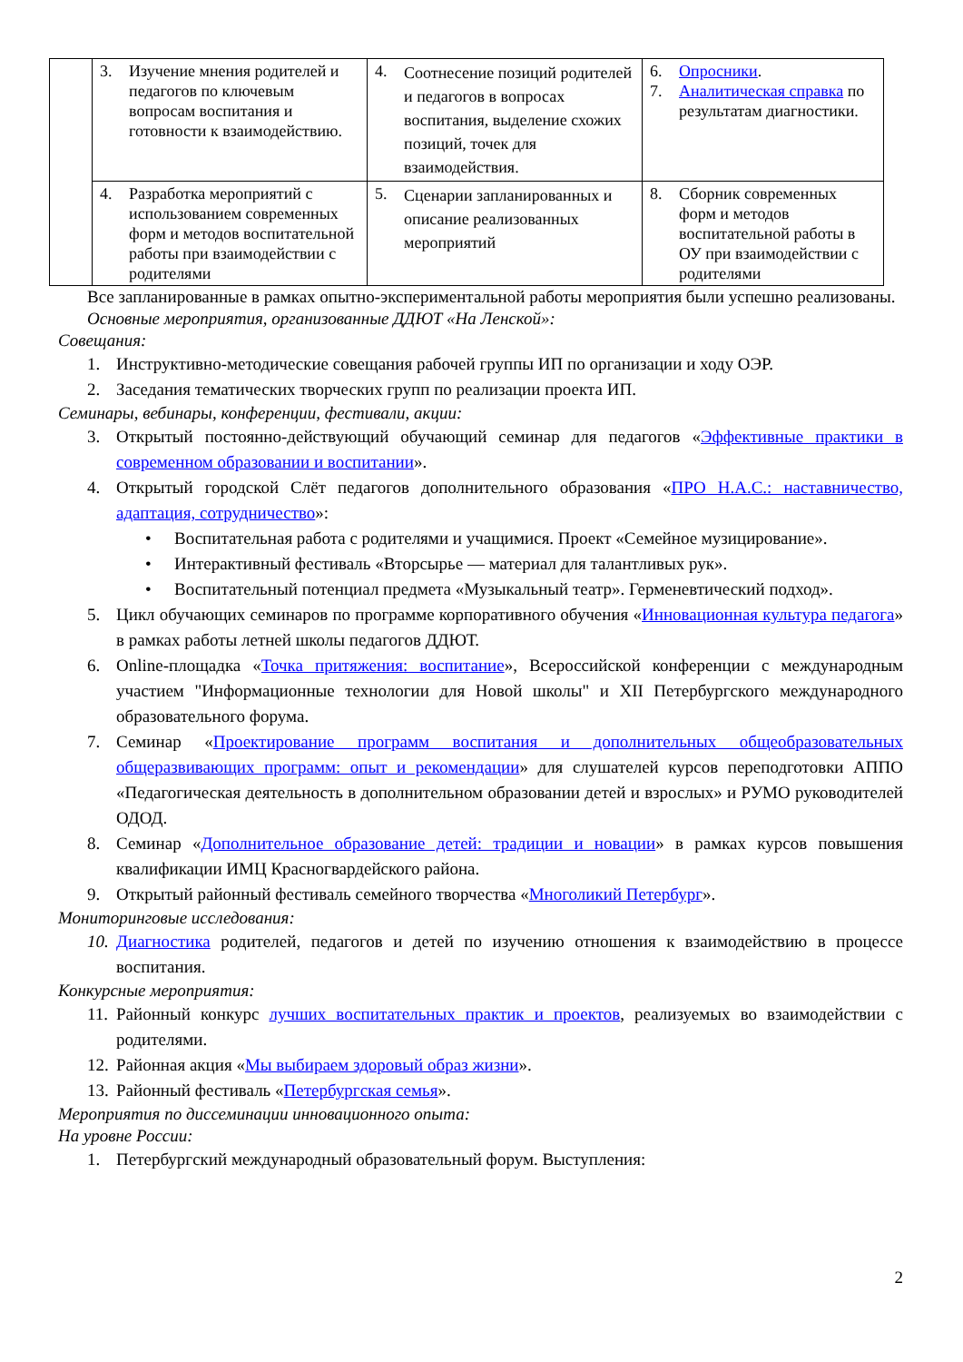| | 3. Изучение мнения родителей и педагогов по ключевым вопросам воспитания и готовности к взаимодействию. | 4. Соотнесение позиций родителей и педагогов в вопросах воспитания, выделение схожих позиций, точек для взаимодействия. | 6. Опросники . 7. Аналитическая справка по результатам диагностики. |
| | 4. Разработка мероприятий с использованием современных форм и методов воспитательной работы при взаимодействии с родителями | 5. Сценарии запланированных и описание реализованных мероприятий | 8. Сборник современных форм и методов воспитательной работы в ОУ при взаимодействии с родителями |
Все запланированные в рамках опытно-экспериментальной работы мероприятия были успешно реализованы.
Основные мероприятия, организованные ДДЮТ «На Ленской»:
Совещания:
1. Инструктивно-методические совещания рабочей группы ИП по организации и ходу ОЭР.
2. Заседания тематических творческих групп по реализации проекта ИП.
Семинары, вебинары, конференции, фестивали, акции:
3. Открытый постоянно-действующий обучающий семинар для педагогов «Эффективные практики в современном образовании и воспитании».
4. Открытый городской Слёт педагогов дополнительного образования «ПРО Н.А.С.: наставничество, адаптация, сотрудничество»:
• Воспитательная работа с родителями и учащимися. Проект «Семейное музицирование».
• Интерактивный фестиваль «Вторсырье — материал для талантливых рук».
• Воспитательный потенциал предмета «Музыкальный театр». Герменевтический подход».
5. Цикл обучающих семинаров по программе корпоративного обучения «Инновационная культура педагога» в рамках работы летней школы педагогов ДДЮТ.
6. Online-площадка «Точка притяжения: воспитание», Всероссийской конференции с международным участием "Информационные технологии для Новой школы" и XII Петербургского международного образовательного форума.
7. Семинар «Проектирование программ воспитания и дополнительных общеобразовательных общеразвивающих программ: опыт и рекомендации» для слушателей курсов переподготовки АППО «Педагогическая деятельность в дополнительном образовании детей и взрослых» и РУМО руководителей ОДОД.
8. Семинар «Дополнительное образование детей: традиции и новации» в рамках курсов повышения квалификации ИМЦ Красногвардейского района.
9. Открытый районный фестиваль семейного творчества «Многоликий Петербург».
Мониторинговые исследования:
10. Диагностика родителей, педагогов и детей по изучению отношения к взаимодействию в процессе воспитания.
Конкурсные мероприятия:
11. Районный конкурс лучших воспитательных практик и проектов, реализуемых во взаимодействии с родителями.
12. Районная акция «Мы выбираем здоровый образ жизни».
13. Районный фестиваль «Петербургская семья».
Мероприятия по диссеминации инновационного опыта:
На уровне России:
1. Петербургский международный образовательный форум. Выступления:
2